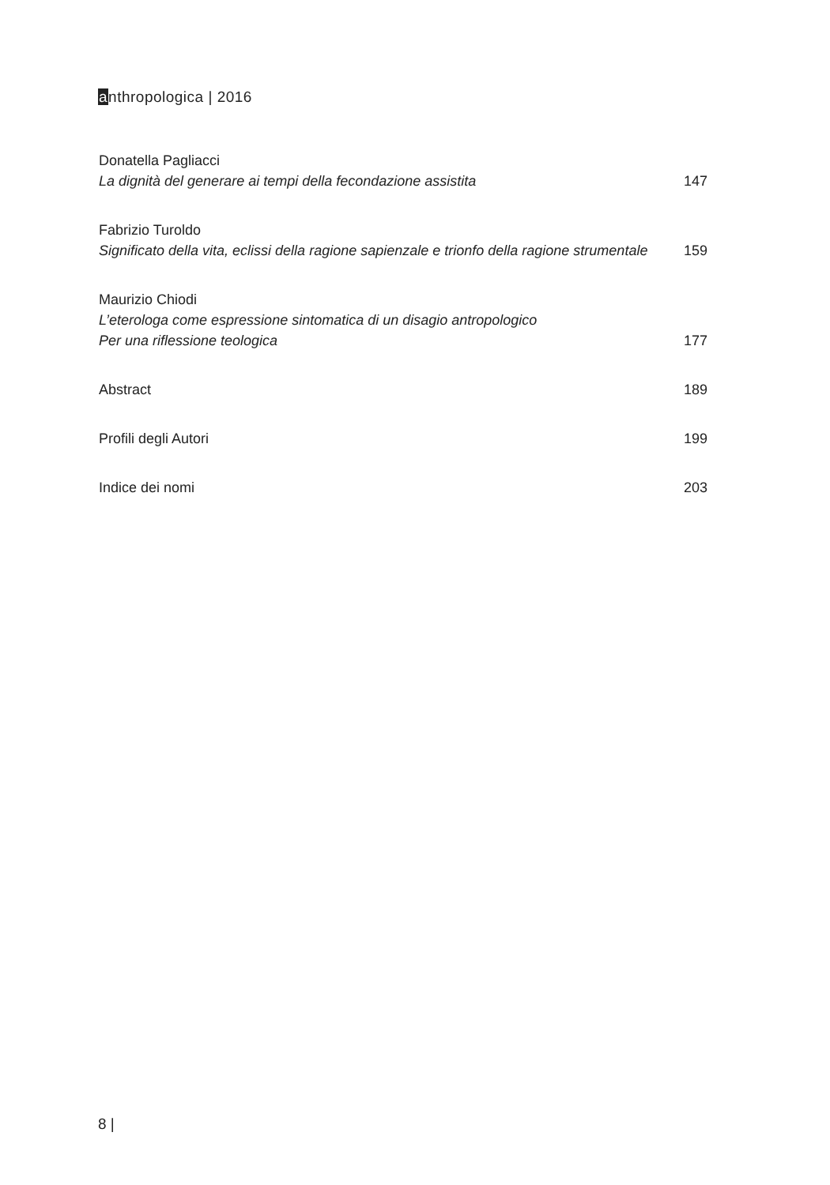anthropologica | 2016
Donatella Pagliacci
La dignità del generare ai tempi della fecondazione assistita 147
Fabrizio Turoldo
Significato della vita, eclissi della ragione sapienzale e trionfo della ragione strumentale 159
Maurizio Chiodi
L’eterologa come espressione sintomatica di un disagio antropologico
Per una riflessione teologica 177
Abstract 189
Profili degli Autori 199
Indice dei nomi 203
8 |